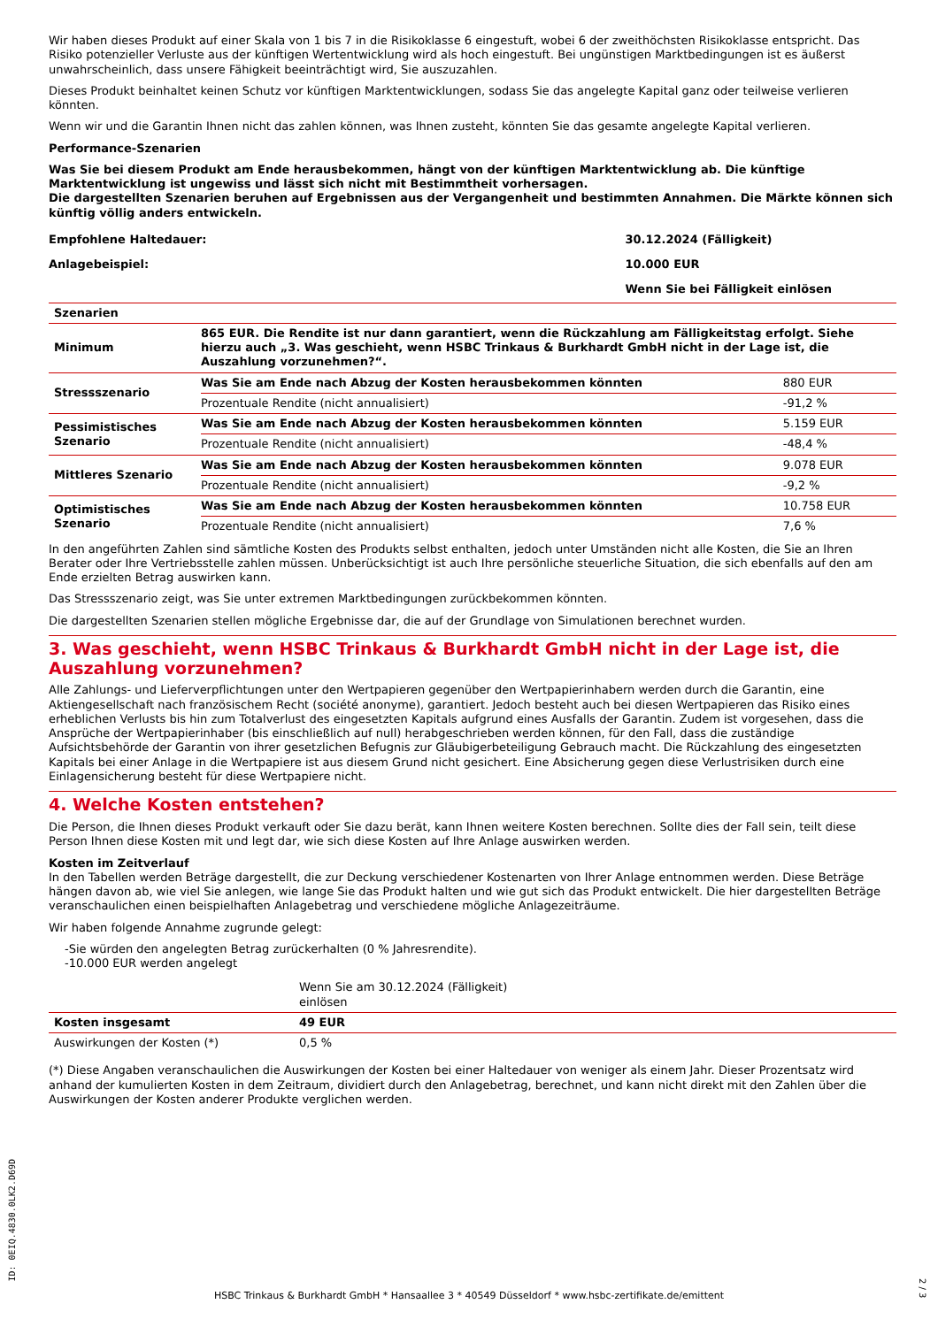Wir haben dieses Produkt auf einer Skala von 1 bis 7 in die Risikoklasse 6 eingestuft, wobei 6 der zweithöchsten Risikoklasse entspricht. Das Risiko potenzieller Verluste aus der künftigen Wertentwicklung wird als hoch eingestuft. Bei ungünstigen Marktbedingungen ist es äußerst unwahrscheinlich, dass unsere Fähigkeit beeinträchtigt wird, Sie auszuzahlen.
Dieses Produkt beinhaltet keinen Schutz vor künftigen Marktentwicklungen, sodass Sie das angelegte Kapital ganz oder teilweise verlieren könnten.
Wenn wir und die Garantin Ihnen nicht das zahlen können, was Ihnen zusteht, könnten Sie das gesamte angelegte Kapital verlieren.
Performance-Szenarien
Was Sie bei diesem Produkt am Ende herausbekommen, hängt von der künftigen Marktentwicklung ab. Die künftige Marktentwicklung ist ungewiss und lässt sich nicht mit Bestimmtheit vorhersagen.
Die dargestellten Szenarien beruhen auf Ergebnissen aus der Vergangenheit und bestimmten Annahmen. Die Märkte können sich künftig völlig anders entwickeln.
| Empfohlene Haltedauer: | 30.12.2024 (Fälligkeit) |
| Anlagebeispiel: | 10.000 EUR |
| | Wenn Sie bei Fälligkeit einlösen |
| Szenarien | | |
| Minimum | 865 EUR. Die Rendite ist nur dann garantiert, wenn die Rückzahlung am Fälligkeitstag erfolgt. Siehe hierzu auch „3. Was geschieht, wenn HSBC Trinkaus & Burkhardt GmbH nicht in der Lage ist, die Auszahlung vorzunehmen?“. | |
| Stressszenario | Was Sie am Ende nach Abzug der Kosten herausbekommen könnten | 880 EUR |
| | Prozentuale Rendite (nicht annualisiert) | -91,2 % |
| Pessimistisches Szenario | Was Sie am Ende nach Abzug der Kosten herausbekommen könnten | 5.159 EUR |
| | Prozentuale Rendite (nicht annualisiert) | -48,4 % |
| Mittleres Szenario | Was Sie am Ende nach Abzug der Kosten herausbekommen könnten | 9.078 EUR |
| | Prozentuale Rendite (nicht annualisiert) | -9,2 % |
| Optimistisches Szenario | Was Sie am Ende nach Abzug der Kosten herausbekommen könnten | 10.758 EUR |
| | Prozentuale Rendite (nicht annualisiert) | 7,6 % |
In den angeführten Zahlen sind sämtliche Kosten des Produkts selbst enthalten, jedoch unter Umständen nicht alle Kosten, die Sie an Ihren Berater oder Ihre Vertriebsstelle zahlen müssen. Unberücksichtigt ist auch Ihre persönliche steuerliche Situation, die sich ebenfalls auf den am Ende erzielten Betrag auswirken kann.
Das Stressszenario zeigt, was Sie unter extremen Marktbedingungen zurückbekommen könnten.
Die dargestellten Szenarien stellen mögliche Ergebnisse dar, die auf der Grundlage von Simulationen berechnet wurden.
3. Was geschieht, wenn HSBC Trinkaus & Burkhardt GmbH nicht in der Lage ist, die Auszahlung vorzunehmen?
Alle Zahlungs- und Lieferverpflichtungen unter den Wertpapieren gegenüber den Wertpapierinhabern werden durch die Garantin, eine Aktiengesellschaft nach französischem Recht (société anonyme), garantiert. Jedoch besteht auch bei diesen Wertpapieren das Risiko eines erheblichen Verlusts bis hin zum Totalverlust des eingesetzten Kapitals aufgrund eines Ausfalls der Garantin. Zudem ist vorgesehen, dass die Ansprüche der Wertpapierinhaber (bis einschließlich auf null) herabgeschrieben werden können, für den Fall, dass die zuständige Aufsichtsbehörde der Garantin von ihrer gesetzlichen Befugnis zur Gläubigerbeteiligung Gebrauch macht. Die Rückzahlung des eingesetzten Kapitals bei einer Anlage in die Wertpapiere ist aus diesem Grund nicht gesichert. Eine Absicherung gegen diese Verlustrisiken durch eine Einlagensicherung besteht für diese Wertpapiere nicht.
4. Welche Kosten entstehen?
Die Person, die Ihnen dieses Produkt verkauft oder Sie dazu berät, kann Ihnen weitere Kosten berechnen. Sollte dies der Fall sein, teilt diese Person Ihnen diese Kosten mit und legt dar, wie sich diese Kosten auf Ihre Anlage auswirken werden.
Kosten im Zeitverlauf
In den Tabellen werden Beträge dargestellt, die zur Deckung verschiedener Kostenarten von Ihrer Anlage entnommen werden. Diese Beträge hängen davon ab, wie viel Sie anlegen, wie lange Sie das Produkt halten und wie gut sich das Produkt entwickelt. Die hier dargestellten Beträge veranschaulichen einen beispielhaften Anlagebetrag und verschiedene mögliche Anlagezeiträume.
Wir haben folgende Annahme zugrunde gelegt:
-Sie würden den angelegten Betrag zurückerhalten (0 % Jahresrendite).
-10.000 EUR werden angelegt
| | Wenn Sie am 30.12.2024 (Fälligkeit) einlösen | |
| Kosten insgesamt | 49 EUR | |
| Auswirkungen der Kosten (*) | 0,5 % | |
(*) Diese Angaben veranschaulichen die Auswirkungen der Kosten bei einer Haltedauer von weniger als einem Jahr. Dieser Prozentsatz wird anhand der kumulierten Kosten in dem Zeitraum, dividiert durch den Anlagebetrag, berechnet, und kann nicht direkt mit den Zahlen über die Auswirkungen der Kosten anderer Produkte verglichen werden.
ID: 0EIQ.4830.0LK2.D69D
2 / 3
HSBC Trinkaus & Burkhardt GmbH * Hansaallee 3 * 40549 Düsseldorf * www.hsbc-zertifikate.de/emittent